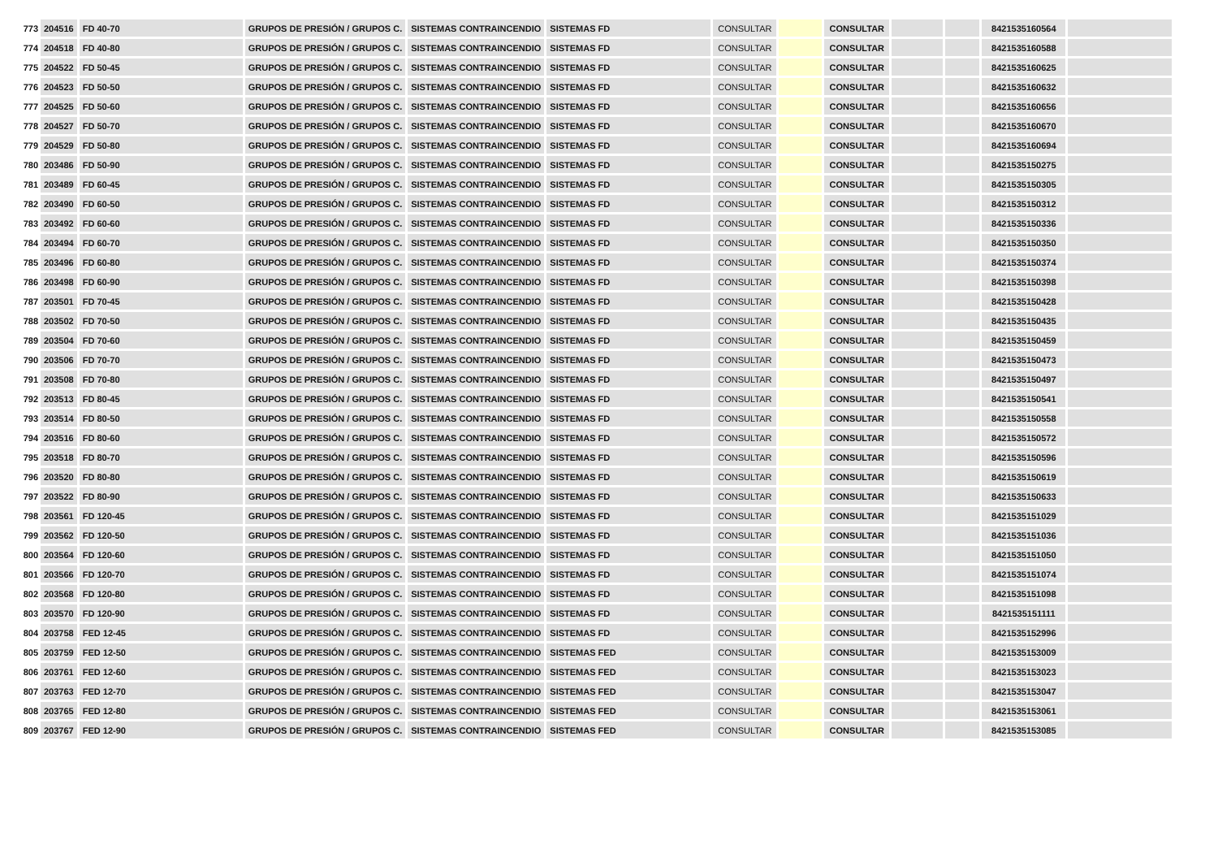| 773 | 204516 | FD 40-70 | GRUPOS DE PRESIÓN / GRUPOS C. | SISTEMAS CONTRAINCENDIO | SISTEMAS FD | CONSULTAR | | CONSULTAR | | | 8421535160564 | |
| 774 | 204518 | FD 40-80 | GRUPOS DE PRESIÓN / GRUPOS C. | SISTEMAS CONTRAINCENDIO | SISTEMAS FD | CONSULTAR | | CONSULTAR | | | 8421535160588 | |
| 775 | 204522 | FD 50-45 | GRUPOS DE PRESIÓN / GRUPOS C. | SISTEMAS CONTRAINCENDIO | SISTEMAS FD | CONSULTAR | | CONSULTAR | | | 8421535160625 | |
| 776 | 204523 | FD 50-50 | GRUPOS DE PRESIÓN / GRUPOS C. | SISTEMAS CONTRAINCENDIO | SISTEMAS FD | CONSULTAR | | CONSULTAR | | | 8421535160632 | |
| 777 | 204525 | FD 50-60 | GRUPOS DE PRESIÓN / GRUPOS C. | SISTEMAS CONTRAINCENDIO | SISTEMAS FD | CONSULTAR | | CONSULTAR | | | 8421535160656 | |
| 778 | 204527 | FD 50-70 | GRUPOS DE PRESIÓN / GRUPOS C. | SISTEMAS CONTRAINCENDIO | SISTEMAS FD | CONSULTAR | | CONSULTAR | | | 8421535160670 | |
| 779 | 204529 | FD 50-80 | GRUPOS DE PRESIÓN / GRUPOS C. | SISTEMAS CONTRAINCENDIO | SISTEMAS FD | CONSULTAR | | CONSULTAR | | | 8421535160694 | |
| 780 | 203486 | FD 50-90 | GRUPOS DE PRESIÓN / GRUPOS C. | SISTEMAS CONTRAINCENDIO | SISTEMAS FD | CONSULTAR | | CONSULTAR | | | 8421535150275 | |
| 781 | 203489 | FD 60-45 | GRUPOS DE PRESIÓN / GRUPOS C. | SISTEMAS CONTRAINCENDIO | SISTEMAS FD | CONSULTAR | | CONSULTAR | | | 8421535150305 | |
| 782 | 203490 | FD 60-50 | GRUPOS DE PRESIÓN / GRUPOS C. | SISTEMAS CONTRAINCENDIO | SISTEMAS FD | CONSULTAR | | CONSULTAR | | | 8421535150312 | |
| 783 | 203492 | FD 60-60 | GRUPOS DE PRESIÓN / GRUPOS C. | SISTEMAS CONTRAINCENDIO | SISTEMAS FD | CONSULTAR | | CONSULTAR | | | 8421535150336 | |
| 784 | 203494 | FD 60-70 | GRUPOS DE PRESIÓN / GRUPOS C. | SISTEMAS CONTRAINCENDIO | SISTEMAS FD | CONSULTAR | | CONSULTAR | | | 8421535150350 | |
| 785 | 203496 | FD 60-80 | GRUPOS DE PRESIÓN / GRUPOS C. | SISTEMAS CONTRAINCENDIO | SISTEMAS FD | CONSULTAR | | CONSULTAR | | | 8421535150374 | |
| 786 | 203498 | FD 60-90 | GRUPOS DE PRESIÓN / GRUPOS C. | SISTEMAS CONTRAINCENDIO | SISTEMAS FD | CONSULTAR | | CONSULTAR | | | 8421535150398 | |
| 787 | 203501 | FD 70-45 | GRUPOS DE PRESIÓN / GRUPOS C. | SISTEMAS CONTRAINCENDIO | SISTEMAS FD | CONSULTAR | | CONSULTAR | | | 8421535150428 | |
| 788 | 203502 | FD 70-50 | GRUPOS DE PRESIÓN / GRUPOS C. | SISTEMAS CONTRAINCENDIO | SISTEMAS FD | CONSULTAR | | CONSULTAR | | | 8421535150435 | |
| 789 | 203504 | FD 70-60 | GRUPOS DE PRESIÓN / GRUPOS C. | SISTEMAS CONTRAINCENDIO | SISTEMAS FD | CONSULTAR | | CONSULTAR | | | 8421535150459 | |
| 790 | 203506 | FD 70-70 | GRUPOS DE PRESIÓN / GRUPOS C. | SISTEMAS CONTRAINCENDIO | SISTEMAS FD | CONSULTAR | | CONSULTAR | | | 8421535150473 | |
| 791 | 203508 | FD 70-80 | GRUPOS DE PRESIÓN / GRUPOS C. | SISTEMAS CONTRAINCENDIO | SISTEMAS FD | CONSULTAR | | CONSULTAR | | | 8421535150497 | |
| 792 | 203513 | FD 80-45 | GRUPOS DE PRESIÓN / GRUPOS C. | SISTEMAS CONTRAINCENDIO | SISTEMAS FD | CONSULTAR | | CONSULTAR | | | 8421535150541 | |
| 793 | 203514 | FD 80-50 | GRUPOS DE PRESIÓN / GRUPOS C. | SISTEMAS CONTRAINCENDIO | SISTEMAS FD | CONSULTAR | | CONSULTAR | | | 8421535150558 | |
| 794 | 203516 | FD 80-60 | GRUPOS DE PRESIÓN / GRUPOS C. | SISTEMAS CONTRAINCENDIO | SISTEMAS FD | CONSULTAR | | CONSULTAR | | | 8421535150572 | |
| 795 | 203518 | FD 80-70 | GRUPOS DE PRESIÓN / GRUPOS C. | SISTEMAS CONTRAINCENDIO | SISTEMAS FD | CONSULTAR | | CONSULTAR | | | 8421535150596 | |
| 796 | 203520 | FD 80-80 | GRUPOS DE PRESIÓN / GRUPOS C. | SISTEMAS CONTRAINCENDIO | SISTEMAS FD | CONSULTAR | | CONSULTAR | | | 8421535150619 | |
| 797 | 203522 | FD 80-90 | GRUPOS DE PRESIÓN / GRUPOS C. | SISTEMAS CONTRAINCENDIO | SISTEMAS FD | CONSULTAR | | CONSULTAR | | | 8421535150633 | |
| 798 | 203561 | FD 120-45 | GRUPOS DE PRESIÓN / GRUPOS C. | SISTEMAS CONTRAINCENDIO | SISTEMAS FD | CONSULTAR | | CONSULTAR | | | 8421535151029 | |
| 799 | 203562 | FD 120-50 | GRUPOS DE PRESIÓN / GRUPOS C. | SISTEMAS CONTRAINCENDIO | SISTEMAS FD | CONSULTAR | | CONSULTAR | | | 8421535151036 | |
| 800 | 203564 | FD 120-60 | GRUPOS DE PRESIÓN / GRUPOS C. | SISTEMAS CONTRAINCENDIO | SISTEMAS FD | CONSULTAR | | CONSULTAR | | | 8421535151050 | |
| 801 | 203566 | FD 120-70 | GRUPOS DE PRESIÓN / GRUPOS C. | SISTEMAS CONTRAINCENDIO | SISTEMAS FD | CONSULTAR | | CONSULTAR | | | 8421535151074 | |
| 802 | 203568 | FD 120-80 | GRUPOS DE PRESIÓN / GRUPOS C. | SISTEMAS CONTRAINCENDIO | SISTEMAS FD | CONSULTAR | | CONSULTAR | | | 8421535151098 | |
| 803 | 203570 | FD 120-90 | GRUPOS DE PRESIÓN / GRUPOS C. | SISTEMAS CONTRAINCENDIO | SISTEMAS FD | CONSULTAR | | CONSULTAR | | | 8421535151111 | |
| 804 | 203758 | FED 12-45 | GRUPOS DE PRESIÓN / GRUPOS C. | SISTEMAS CONTRAINCENDIO | SISTEMAS FD | CONSULTAR | | CONSULTAR | | | 8421535152996 | |
| 805 | 203759 | FED 12-50 | GRUPOS DE PRESIÓN / GRUPOS C. | SISTEMAS CONTRAINCENDIO | SISTEMAS FED | CONSULTAR | | CONSULTAR | | | 8421535153009 | |
| 806 | 203761 | FED 12-60 | GRUPOS DE PRESIÓN / GRUPOS C. | SISTEMAS CONTRAINCENDIO | SISTEMAS FED | CONSULTAR | | CONSULTAR | | | 8421535153023 | |
| 807 | 203763 | FED 12-70 | GRUPOS DE PRESIÓN / GRUPOS C. | SISTEMAS CONTRAINCENDIO | SISTEMAS FED | CONSULTAR | | CONSULTAR | | | 8421535153047 | |
| 808 | 203765 | FED 12-80 | GRUPOS DE PRESIÓN / GRUPOS C. | SISTEMAS CONTRAINCENDIO | SISTEMAS FED | CONSULTAR | | CONSULTAR | | | 8421535153061 | |
| 809 | 203767 | FED 12-90 | GRUPOS DE PRESIÓN / GRUPOS C. | SISTEMAS CONTRAINCENDIO | SISTEMAS FED | CONSULTAR | | CONSULTAR | | | 8421535153085 | |